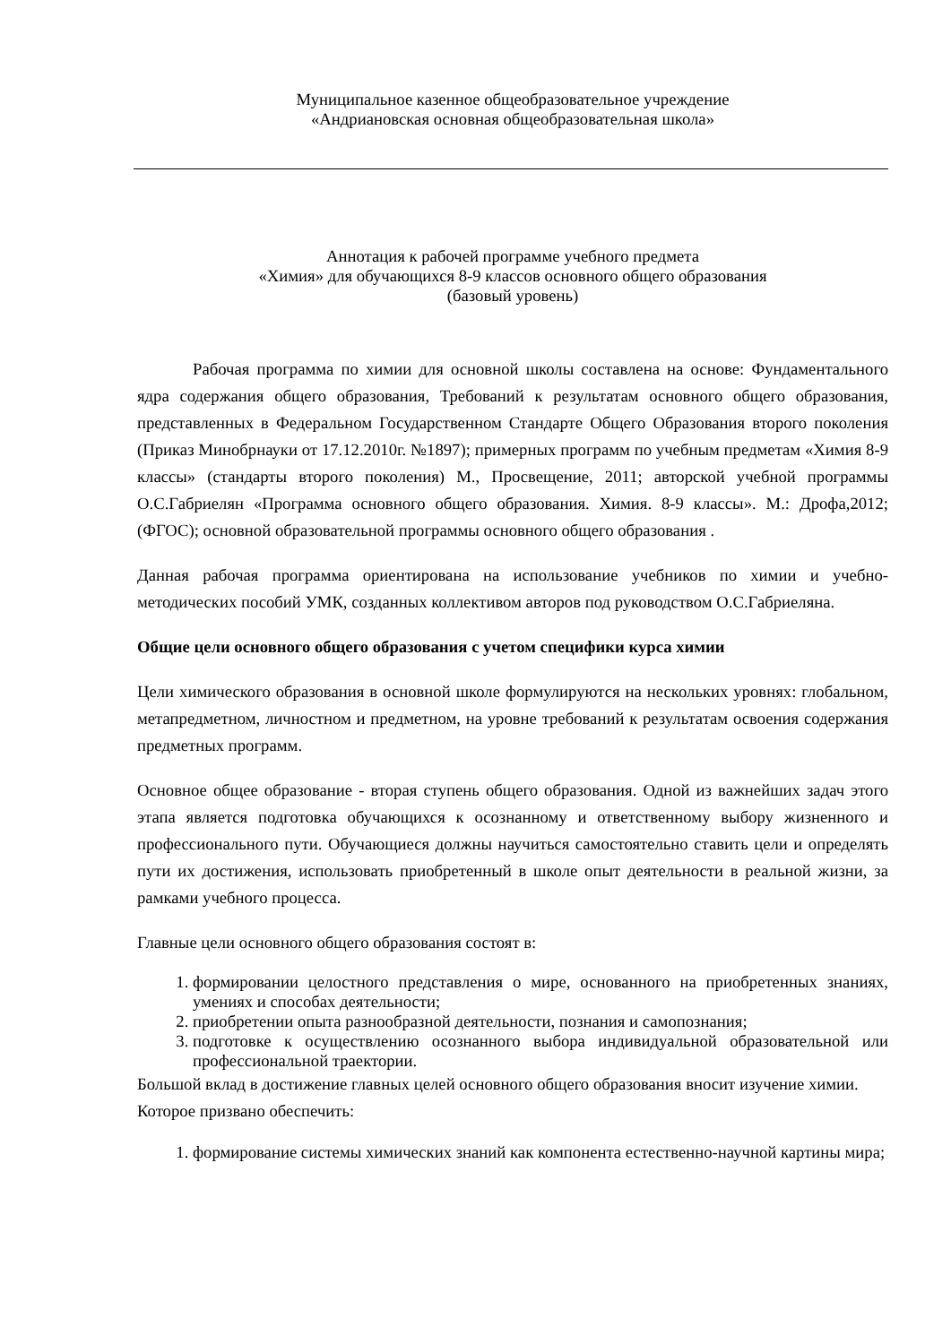Муниципальное казенное общеобразовательное учреждение
«Андриановская основная общеобразовательная школа»
Аннотация к рабочей программе учебного предмета
«Химия» для обучающихся 8-9 классов основного общего образования
(базовый уровень)
Рабочая программа по химии для основной школы составлена на основе: Фундаментального ядра содержания общего образования, Требований к результатам основного общего образования, представленных в Федеральном Государственном Стандарте Общего Образования второго поколения (Приказ Минобрнауки от 17.12.2010г. №1897); примерных программ по учебным предметам «Химия 8-9 классы» (стандарты второго поколения) М., Просвещение, 2011; авторской учебной программы О.С.Габриелян «Программа основного общего образования. Химия. 8-9 классы». М.: Дрофа,2012; (ФГОС); основной образовательной программы основного общего образования .
Данная рабочая программа ориентирована на использование учебников по химии и учебно-методических пособий УМК, созданных коллективом авторов под руководством О.С.Габриеляна.
Общие цели основного общего образования с учетом специфики курса химии
Цели химического образования в основной школе формулируются на нескольких уровнях: глобальном, метапредметном, личностном и предметном, на уровне требований к результатам освоения содержания предметных программ.
Основное общее образование - вторая ступень общего образования. Одной из важнейших задач этого этапа является подготовка обучающихся к осознанному и ответственному выбору жизненного и профессионального пути. Обучающиеся должны научиться самостоятельно ставить цели и определять пути их достижения, использовать приобретенный в школе опыт деятельности в реальной жизни, за рамками учебного процесса.
Главные цели основного общего образования состоят в:
1. формировании целостного представления о мире, основанного на приобретенных знаниях, умениях и способах деятельности;
2. приобретении опыта разнообразной деятельности, познания и самопознания;
3. подготовке к осуществлению осознанного выбора индивидуальной образовательной или профессиональной траектории.
Большой вклад в достижение главных целей основного общего образования вносит изучение химии. Которое призвано обеспечить:
1. формирование системы химических знаний как компонента естественно-научной картины мира;